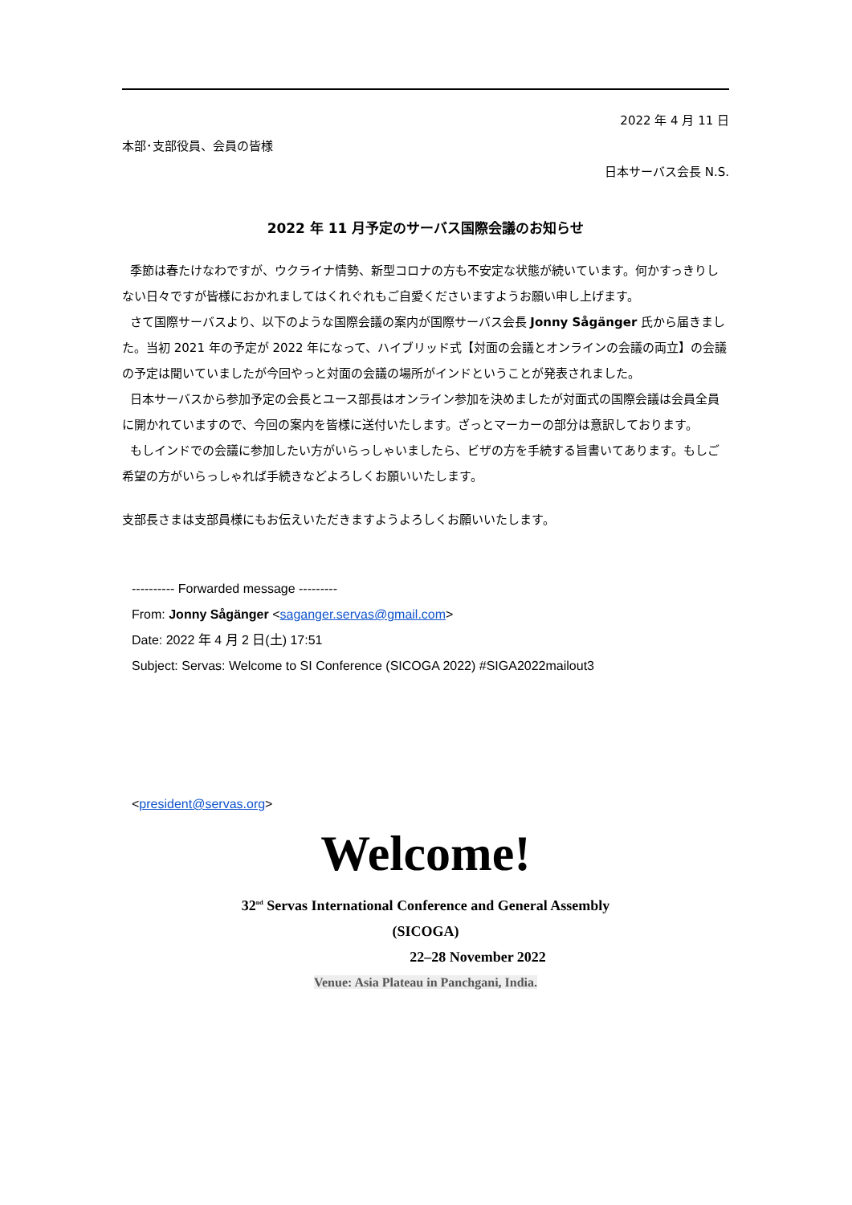2022 年 4 月 11 日
本部･支部役員、会員の皆様
日本サーバス会長 N.S.
2022 年 11 月予定のサーバス国際会議のお知らせ
季節は春たけなわですが、ウクライナ情勢、新型コロナの方も不安定な状態が続いています。何かすっきりしない日々ですが皆様におかれましてはくれぐれもご自愛くださいますようお願い申し上げます。
さて国際サーバスより、以下のような国際会議の案内が国際サーバス会長 Jonny Sågänger 氏から届きました。当初 2021 年の予定が 2022 年になって、ハイブリッド式【対面の会議とオンラインの会議の両立】の会議の予定は聞いていましたが今回やっと対面の会議の場所がインドということが発表されました。
日本サーバスから参加予定の会長とユース部長はオンライン参加を決めましたが対面式の国際会議は会員全員に開かれていますので、今回の案内を皆様に送付いたします。ざっとマーカーの部分は意訳しております。
もしインドでの会議に参加したい方がいらっしゃいましたら、ビザの方を手続する旨書いてあります。もしご希望の方がいらっしゃれば手続きなどよろしくお願いいたします。
支部長さまは支部員様にもお伝えいただきますようよろしくお願いいたします。
---------- Forwarded message ---------
From: Jonny Sågänger <saganger.servas@gmail.com>
Date: 2022 年 4 月 2 日(土) 17:51
Subject: Servas: Welcome to SI Conference (SICOGA 2022) #SIGA2022mailout3
<president@servas.org>
Welcome!
32<sup>nd</sup> Servas International Conference and General Assembly
(SICOGA)
22–28 November 2022
Venue: Asia Plateau in Panchgani, India.